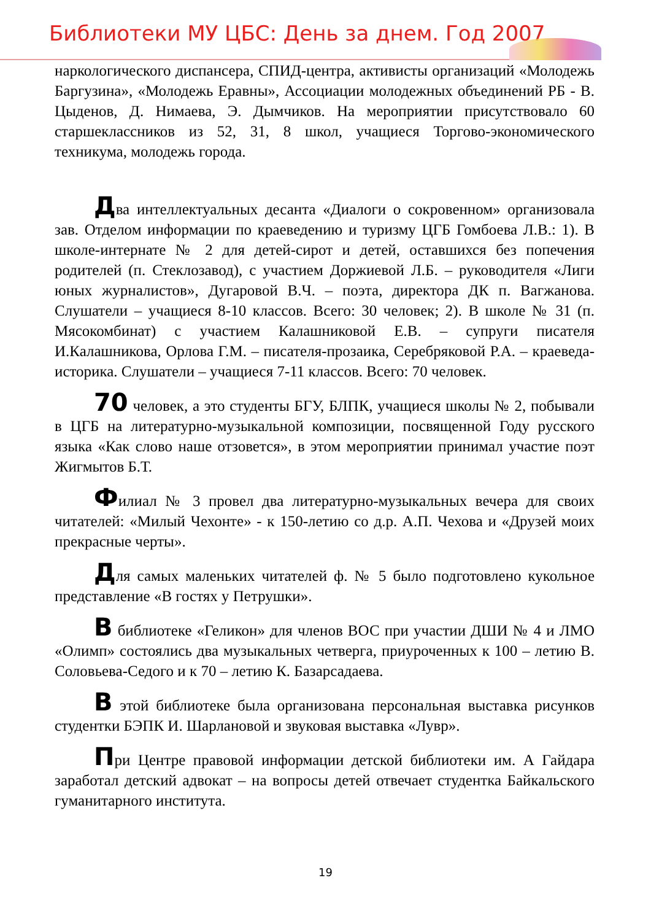Библиотеки МУ ЦБС: День за днем. Год 2007
наркологического диспансера, СПИД-центра, активисты организаций «Молодежь Баргузина», «Молодежь Еравны», Ассоциации молодежных объединений РБ - В. Цыденов, Д. Нимаева, Э. Дымчиков. На мероприятии присутствовало 60 старшеклассников из 52, 31, 8 школ, учащиеся Торгово-экономического техникума, молодежь города.
Два интеллектуальных десанта «Диалоги о сокровенном» организовала зав. Отделом информации по краеведению и туризму ЦГБ Гомбоева Л.В.: 1). В школе-интернате № 2 для детей-сирот и детей, оставшихся без попечения родителей (п. Стеклозавод), с участием Доржиевой Л.Б. – руководителя «Лиги юных журналистов», Дугаровой В.Ч. – поэта, директора ДК п. Вагжанова. Слушатели – учащиеся 8-10 классов. Всего: 30 человек; 2). В школе № 31 (п. Мясокомбинат) с участием Калашниковой Е.В. – супруги писателя И.Калашникова, Орлова Г.М. – писателя-прозаика, Серебряковой Р.А. – краеведа-историка. Слушатели – учащиеся 7-11 классов. Всего: 70 человек.
70 человек, а это студенты БГУ, БЛПК, учащиеся школы № 2, побывали в ЦГБ на литературно-музыкальной композиции, посвященной Году русского языка «Как слово наше отзовется», в этом мероприятии принимал участие поэт Жигмытов Б.Т.
Филиал № 3 провел два литературно-музыкальных вечера для своих читателей: «Милый Чехонте» - к 150-летию со д.р. А.П. Чехова и «Друзей моих прекрасные черты».
Для самых маленьких читателей ф. № 5 было подготовлено кукольное представление «В гостях у Петрушки».
В библиотеке «Геликон» для членов ВОС при участии ДШИ № 4 и ЛМО «Олимп» состоялись два музыкальных четверга, приуроченных к 100 – летию В. Соловьева-Седого и к 70 – летию К. Базарсадаева.
В этой библиотеке была организована персональная выставка рисунков студентки БЭПК И. Шарлановой и звуковая выставка «Лувр».
При Центре правовой информации детской библиотеки им. А Гайдара заработал детский адвокат – на вопросы детей отвечает студентка Байкальского гуманитарного института.
19